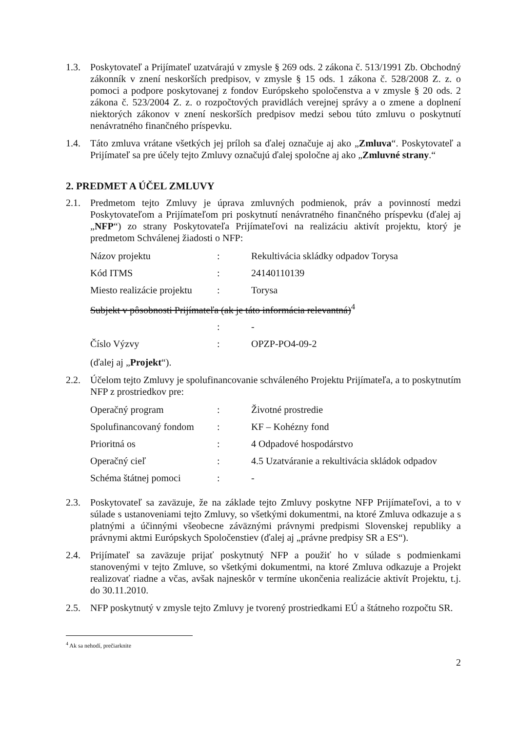1.3. Poskytovateľ a Prijímateľ uzatvárajú v zmysle § 269 ods. 2 zákona č. 513/1991 Zb. Obchodný zákonník v znení neskorších predpisov, v zmysle § 15 ods. 1 zákona č. 528/2008 Z. z. o pomoci a podpore poskytovanej z fondov Európskeho spoločenstva a v zmysle § 20 ods. 2 zákona č. 523/2004 Z. z. o rozpočtových pravidlách verejnej správy a o zmene a doplnení niektorých zákonov v znení neskorších predpisov medzi sebou túto zmluvu o poskytnutí nenávratného finančného príspevku.
1.4. Táto zmluva vrátane všetkých jej príloh sa ďalej označuje aj ako „Zmluva“. Poskytovateľ a Prijímateľ sa pre účely tejto Zmluvy označujú ďalej spoločne aj ako „Zmluvné strany.“
2. PREDMET A ÚČEL ZMLUVY
2.1. Predmetom tejto Zmluvy je úprava zmluvných podmienok, práv a povinností medzi Poskytovateľom a Prijímateľom pri poskytnutí nenávratného finančného príspevku (ďalej aj „NFP“) zo strany Poskytovateľa Prijímateľovi na realizáciu aktivít projektu, ktorý je predmetom Schválenej žiadosti o NFP:
| Názov projektu | : | Rekultivácia skládky odpadov Torysa |
| Kód ITMS | : | 24140110139 |
| Miesto realizácie projektu | : | Torysa |
| Subjekt v pôsobnosti Prijímateľa (ak je táto informácia relevantná)<sup>4</sup> | | |
| | : | - |
| Číslo Výzvy | : | OPZP-PO4-09-2 |
(ďalej aj „Projekt“).
2.2. Účelom tejto Zmluvy je spolufinancovanie schváleného Projektu Prijímateľa, a to poskytnutím NFP z prostriedkov pre:
| Operačný program | : | Životné prostredie |
| Spolufinancovaný fondom | : | KF – Kohézny fond |
| Prioritná os | : | 4 Odpadové hospodárstvo |
| Operačný cieľ | : | 4.5 Uzatváranie a rekultivácia skládok odpadov |
| Schéma štátnej pomoci | : | - |
2.3. Poskytovateľ sa zaväzuje, že na základe tejto Zmluvy poskytne NFP Prijímateľovi, a to v súlade s ustanoveniami tejto Zmluvy, so všetkými dokumentmi, na ktoré Zmluva odkazuje a s platnými a účinnými všeobecne záväznými právnymi predpismi Slovenskej republiky a právnymi aktmi Európskych Spoločenstiev (ďalej aj „právne predpisy SR a ES“).
2.4. Prijímateľ sa zaväzuje prijať poskytnutý NFP a použiť ho v súlade s podmienkami stanovenými v tejto Zmluve, so všetkými dokumentmi, na ktoré Zmluva odkazuje a Projekt realizovať riadne a včas, avšak najneskôr v termíne ukončenia realizácie aktivít Projektu, t.j. do 30.11.2010.
2.5. NFP poskytnutý v zmysle tejto Zmluvy je tvorený prostriedkami EÚ a štátneho rozpočtu SR.
<sup>4</sup> Ak sa nehodí, prečiarknite
2